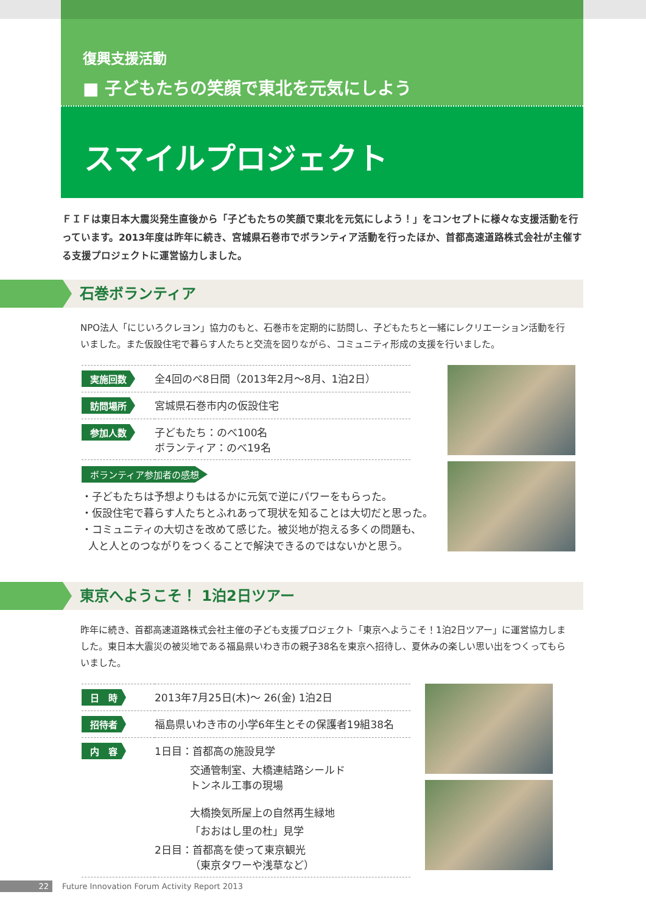復興支援活動
■ 子どもたちの笑顔で東北を元気にしよう
スマイルプロジェクト
ＦＩＦは東日本大震災発生直後から「子どもたちの笑顔で東北を元気にしよう！」をコンセプトに様々な支援活動を行っています。2013年度は昨年に続き、宮城県石巻市でボランティア活動を行ったほか、首都高速道路株式会社が主催する支援プロジェクトに運営協力しました。
石巻ボランティア
NPO法人「にじいろクレヨン」協力のもと、石巻市を定期的に訪問し、子どもたちと一緒にレクリエーション活動を行いました。また仮設住宅で暮らす人たちと交流を図りながら、コミュニティ形成の支援を行いました。
| 実施回数 | 全4回のべ8日間（2013年2月〜8月、1泊2日） |
| 訪問場所 | 宮城県石巻市内の仮設住宅 |
| 参加人数 | 子どもたち：のべ100名 ボランティア：のべ19名 |
ボランティア参加者の感想
・子どもたちは予想よりもはるかに元気で逆にパワーをもらった。
・仮設住宅で暮らす人たちとふれあって現状を知ることは大切だと思った。
・コミュニティの大切さを改めて感じた。被災地が抱える多くの問題も、
人と人とのつながりをつくることで解決できるのではないかと思う。
東京へようこそ！ 1泊2日ツアー
昨年に続き、首都高速道路株式会社主催の子ども支援プロジェクト「東京へようこそ！1泊2日ツアー」に運営協力しました。東日本大震災の被災地である福島県いわき市の親子38名を東京へ招待し、夏休みの楽しい思い出をつくってもらいました。
| 日 時 | 2013年7月25日(木)〜 26(金) 1泊2日 |
| 招待者 | 福島県いわき市の小学6年生とその保護者19組38名 |
| 内 容 | 1日目：首都高の施設見学 交通管制室、大橋連結路シールド トンネル工事の現場 大橋換気所屋上の自然再生緑地 「おおはし里の杜」見学 2日目：首都高を使って東京観光 （東京タワーや浅草など） |
22 Future Innovation Forum Activity Report 2013